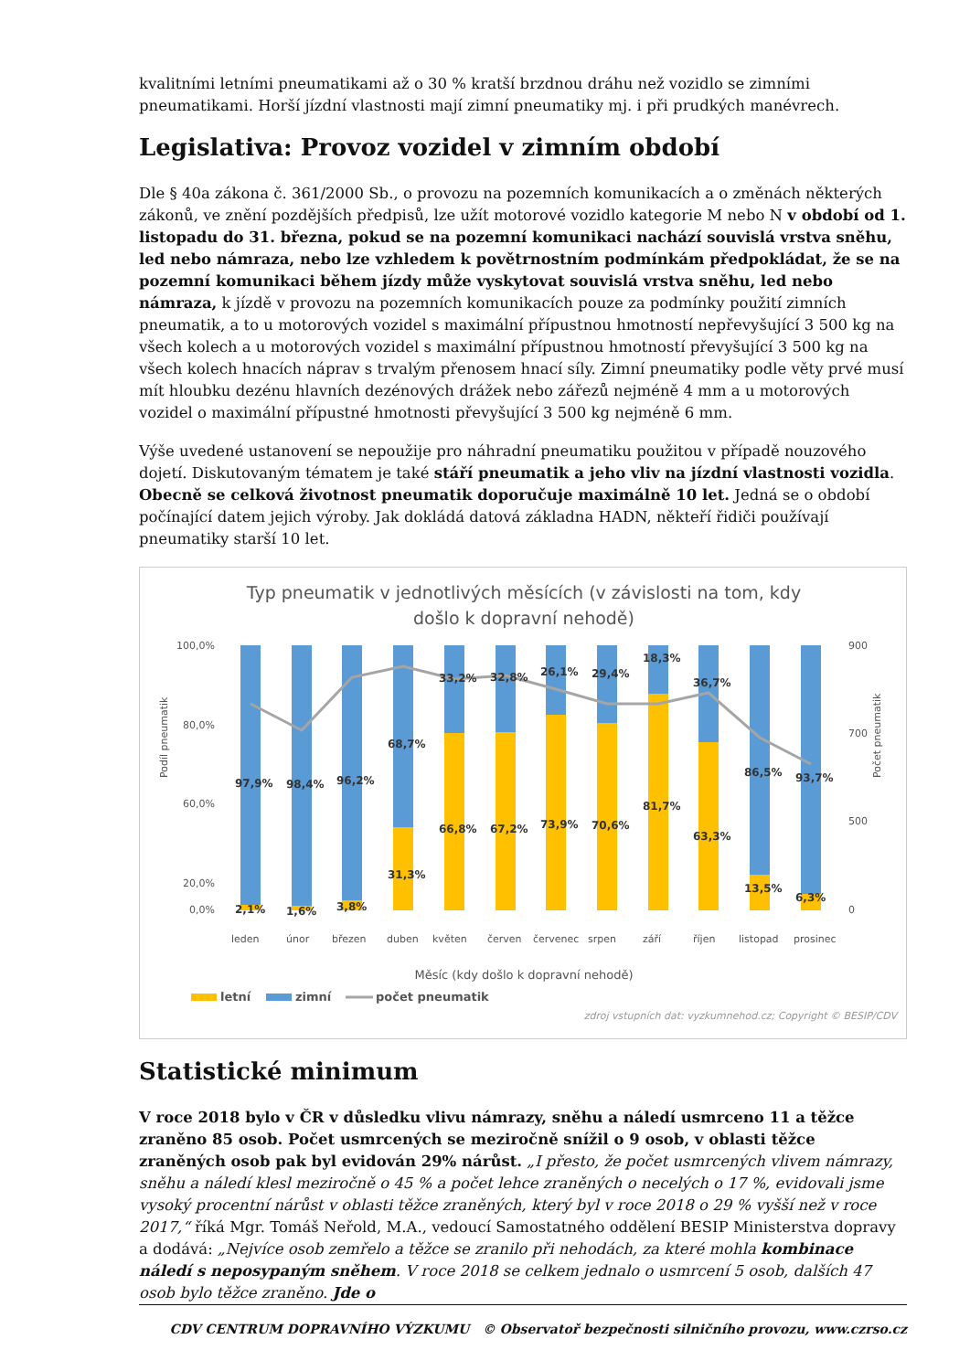kvalitními letními pneumatikami až o 30 % kratší brzdnou dráhu než vozidlo se zimními pneumatikami. Horší jízdní vlastnosti mají zimní pneumatiky mj. i při prudkých manévrech.
Legislativa: Provoz vozidel v zimním období
Dle § 40a zákona č. 361/2000 Sb., o provozu na pozemních komunikacích a o změnách některých zákonů, ve znění pozdějších předpisů, lze užít motorové vozidlo kategorie M nebo N v období od 1. listopadu do 31. března, pokud se na pozemní komunikaci nachází souvislá vrstva sněhu, led nebo námraza, nebo lze vzhledem k povětrnostním podmínkám předpokládat, že se na pozemní komunikaci během jízdy může vyskytovat souvislá vrstva sněhu, led nebo námraza, k jízdě v provozu na pozemních komunikacích pouze za podmínky použití zimních pneumatik, a to u motorových vozidel s maximální přípustnou hmotností nepřevyšující 3 500 kg na všech kolech a u motorových vozidel s maximální přípustnou hmotností převyšující 3 500 kg na všech kolech hnacích náprav s trvalým přenosem hnací síly. Zimní pneumatiky podle věty prvé musí mít hloubku dezénu hlavních dezénových drážek nebo zářezů nejméně 4 mm a u motorových vozidel o maximální přípustné hmotnosti převyšující 3 500 kg nejméně 6 mm.
Výše uvedené ustanovení se nepoužije pro náhradní pneumatiku použitou v případě nouzového dojetí. Diskutovaným tématem je také stáří pneumatik a jeho vliv na jízdní vlastnosti vozidla. Obecně se celková životnost pneumatik doporučuje maximálně 10 let. Jedná se o období počínající datem jejich výroby. Jak dokládá datová základna HADN, někteří řidiči používají pneumatiky starší 10 let.
Typ pneumatik v jednotlivých měsících (v závislosti na tom, kdy
došlo k dopravní nehodě)
100,0%
80,0%
60,0%
20,0%
0,0%
900
700
500
0
97,9%
98,4%
96,2%
68,7%
33,2%
32,8%
26,1%
29,4%
18,3%
36,7%
86,5%
93,7%
2,1%
1,6%
3,8%
31,3%
66,8%
67,2%
73,9%
70,6%
81,7%
63,3%
13,5%
6,3%
leden
únor
březen
duben
květen
červen
červenec
srpen
září
říjen
listopad
prosinec
Měsíc (kdy došlo k dopravní nehodě)
Podíl pneumatik
Počet pneumatik
letní
zimní
počet pneumatik
zdroj vstupních dat: vyzkumnehod.cz; Copyright © BESIP/CDV
Statistické minimum
V roce 2018 bylo v ČR v důsledku vlivu námrazy, sněhu a náledí usmrceno 11 a těžce zraněno 85 osob. Počet usmrcených se meziročně snížil o 9 osob, v oblasti těžce zraněných osob pak byl evidován 29% nárůst. „I přesto, že počet usmrcených vlivem námrazy, sněhu a náledí klesl meziročně o 45 % a počet lehce zraněných o necelých o 17 %, evidovali jsme vysoký procentní nárůst v oblasti těžce zraněných, který byl v roce 2018 o 29 % vyšší než v roce 2017,“ říká Mgr. Tomáš Neřold, M.A., vedoucí Samostatného oddělení BESIP Ministerstva dopravy a dodává: „Nejvíce osob zemřelo a těžce se zranilo při nehodách, za které mohla kombinace náledí s neposypaným sněhem. V roce 2018 se celkem jednalo o usmrcení 5 osob, dalších 47 osob bylo těžce zraněno. Jde o
CDV CENTRUM DOPRAVNÍHO VÝZKUMU © Observatoř bezpečnosti silničního provozu, www.czrso.cz